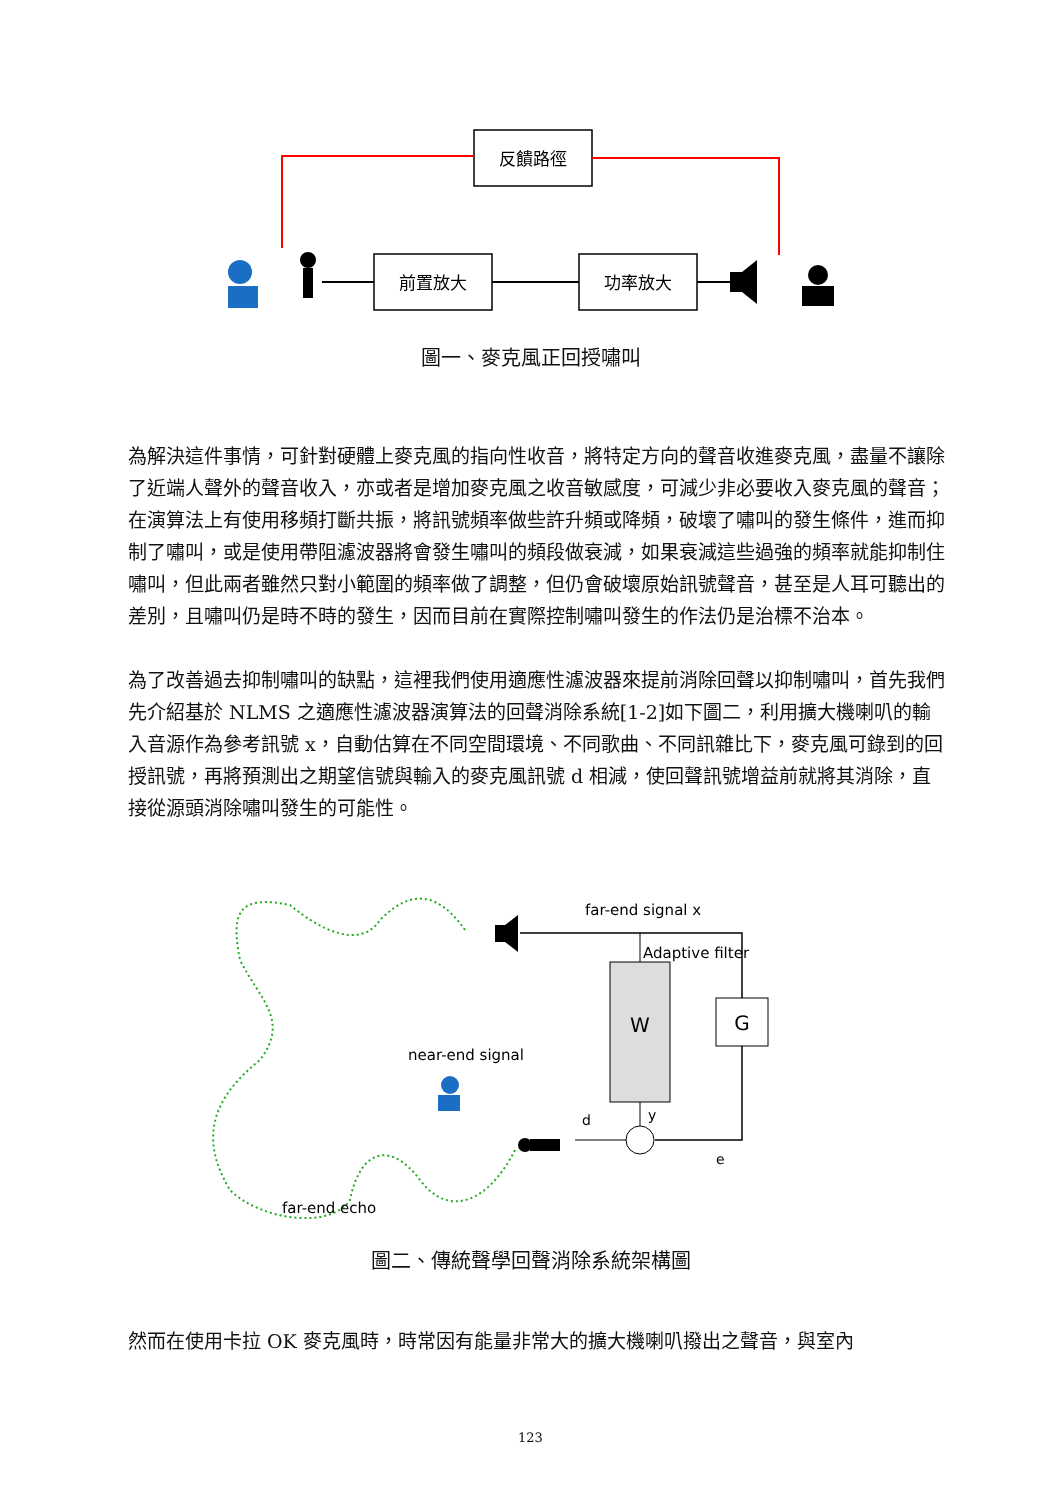反饋路徑
前置放大
功率放大
圖一、麥克風正回授嘯叫
為解決這件事情，可針對硬體上麥克風的指向性收音，將特定方向的聲音收進麥克風，盡量不讓除了近端人聲外的聲音收入，亦或者是增加麥克風之收音敏感度，可減少非必要收入麥克風的聲音；在演算法上有使用移頻打斷共振，將訊號頻率做些許升頻或降頻，破壞了嘯叫的發生條件，進而抑制了嘯叫，或是使用帶阻濾波器將會發生嘯叫的頻段做衰減，如果衰減這些過強的頻率就能抑制住嘯叫，但此兩者雖然只對小範圍的頻率做了調整，但仍會破壞原始訊號聲音，甚至是人耳可聽出的差別，且嘯叫仍是時不時的發生，因而目前在實際控制嘯叫發生的作法仍是治標不治本。
為了改善過去抑制嘯叫的缺點，這裡我們使用適應性濾波器來提前消除回聲以抑制嘯叫，首先我們先介紹基於 NLMS 之適應性濾波器演算法的回聲消除系統[1-2]如下圖二，利用擴大機喇叭的輸入音源作為參考訊號 x，自動估算在不同空間環境、不同歌曲、不同訊雜比下，麥克風可錄到的回授訊號，再將預測出之期望信號與輸入的麥克風訊號 d 相減，使回聲訊號增益前就將其消除，直接從源頭消除嘯叫發生的可能性。
far-end signal x
Adaptive filter
W
G
d
y
e
near-end signal
far-end echo
圖二、傳統聲學回聲消除系統架構圖
然而在使用卡拉 OK 麥克風時，時常因有能量非常大的擴大機喇叭撥出之聲音，與室內
123